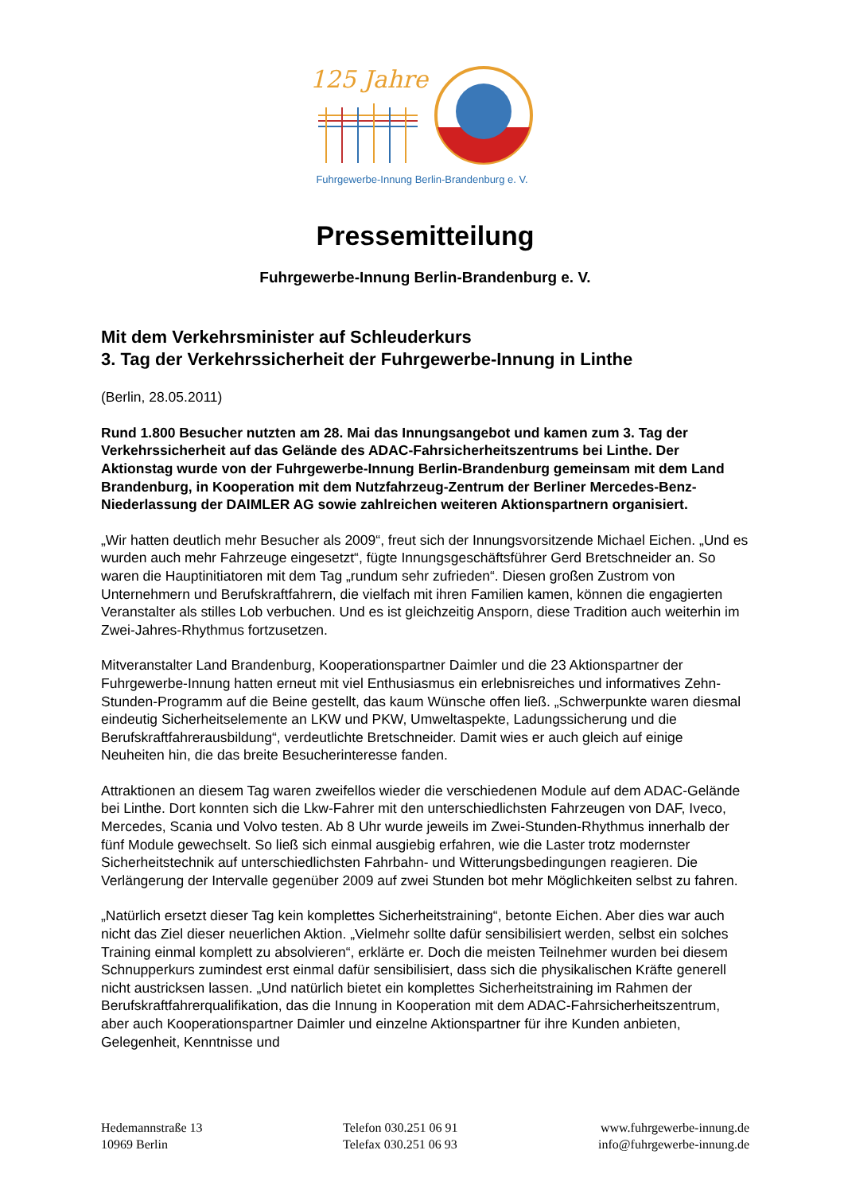125 Jahre
Fuhrgewerbe-Innung Berlin-Brandenburg e. V.
Pressemitteilung
Fuhrgewerbe-Innung Berlin-Brandenburg e. V.
Mit dem Verkehrsminister auf Schleuderkurs
3. Tag der Verkehrssicherheit der Fuhrgewerbe-Innung in Linthe
(Berlin, 28.05.2011)
Rund 1.800 Besucher nutzten am 28. Mai das Innungsangebot und kamen zum 3. Tag der Verkehrssicherheit auf das Gelände des ADAC-Fahrsicherheitszentrums bei Linthe. Der Aktionstag wurde von der Fuhrgewerbe-Innung Berlin-Brandenburg gemeinsam mit dem Land Brandenburg, in Kooperation mit dem Nutzfahrzeug-Zentrum der Berliner Mercedes-Benz-Niederlassung der DAIMLER AG sowie zahlreichen weiteren Aktionspartnern organisiert.
„Wir hatten deutlich mehr Besucher als 2009“, freut sich der Innungsvorsitzende Michael Eichen. „Und es wurden auch mehr Fahrzeuge eingesetzt“, fügte Innungsgeschäftsführer Gerd Bretschneider an. So waren die Hauptinitiatoren mit dem Tag „rundum sehr zufrieden“. Diesen großen Zustrom von Unternehmern und Berufskraftfahrern, die vielfach mit ihren Familien kamen, können die engagierten Veranstalter als stilles Lob verbuchen. Und es ist gleichzeitig Ansporn, diese Tradition auch weiterhin im Zwei-Jahres-Rhythmus fortzusetzen.
Mitveranstalter Land Brandenburg, Kooperationspartner Daimler und die 23 Aktionspartner der Fuhrgewerbe-Innung hatten erneut mit viel Enthusiasmus ein erlebnisreiches und informatives Zehn-Stunden-Programm auf die Beine gestellt, das kaum Wünsche offen ließ. „Schwerpunkte waren diesmal eindeutig Sicherheitselemente an LKW und PKW, Umweltaspekte, Ladungssicherung und die Berufskraftfahrerausbildung“, verdeutlichte Bretschneider. Damit wies er auch gleich auf einige Neuheiten hin, die das breite Besucherinteresse fanden.
Attraktionen an diesem Tag waren zweifellos wieder die verschiedenen Module auf dem ADAC-Gelände bei Linthe. Dort konnten sich die Lkw-Fahrer mit den unterschiedlichsten Fahrzeugen von DAF, Iveco, Mercedes, Scania und Volvo testen. Ab 8 Uhr wurde jeweils im Zwei-Stunden-Rhythmus innerhalb der fünf Module gewechselt. So ließ sich einmal ausgiebig erfahren, wie die Laster trotz modernster Sicherheitstechnik auf unterschiedlichsten Fahrbahn- und Witterungsbedingungen reagieren. Die Verlängerung der Intervalle gegenüber 2009 auf zwei Stunden bot mehr Möglichkeiten selbst zu fahren.
„Natürlich ersetzt dieser Tag kein komplettes Sicherheitstraining“, betonte Eichen. Aber dies war auch nicht das Ziel dieser neuerlichen Aktion. „Vielmehr sollte dafür sensibilisiert werden, selbst ein solches Training einmal komplett zu absolvieren“, erklärte er. Doch die meisten Teilnehmer wurden bei diesem Schnupperkurs zumindest erst einmal dafür sensibilisiert, dass sich die physikalischen Kräfte generell nicht austricksen lassen. „Und natürlich bietet ein komplettes Sicherheitstraining im Rahmen der Berufskraftfahrerqualifikation, das die Innung in Kooperation mit dem ADAC-Fahrsicherheitszentrum, aber auch Kooperationspartner Daimler und einzelne Aktionspartner für ihre Kunden anbieten, Gelegenheit, Kenntnisse und
Hedemannstraße 13
10969 Berlin
Telefon 030.251 06 91
Telefax 030.251 06 93
www.fuhrgewerbe-innung.de
info@fuhrgewerbe-innung.de